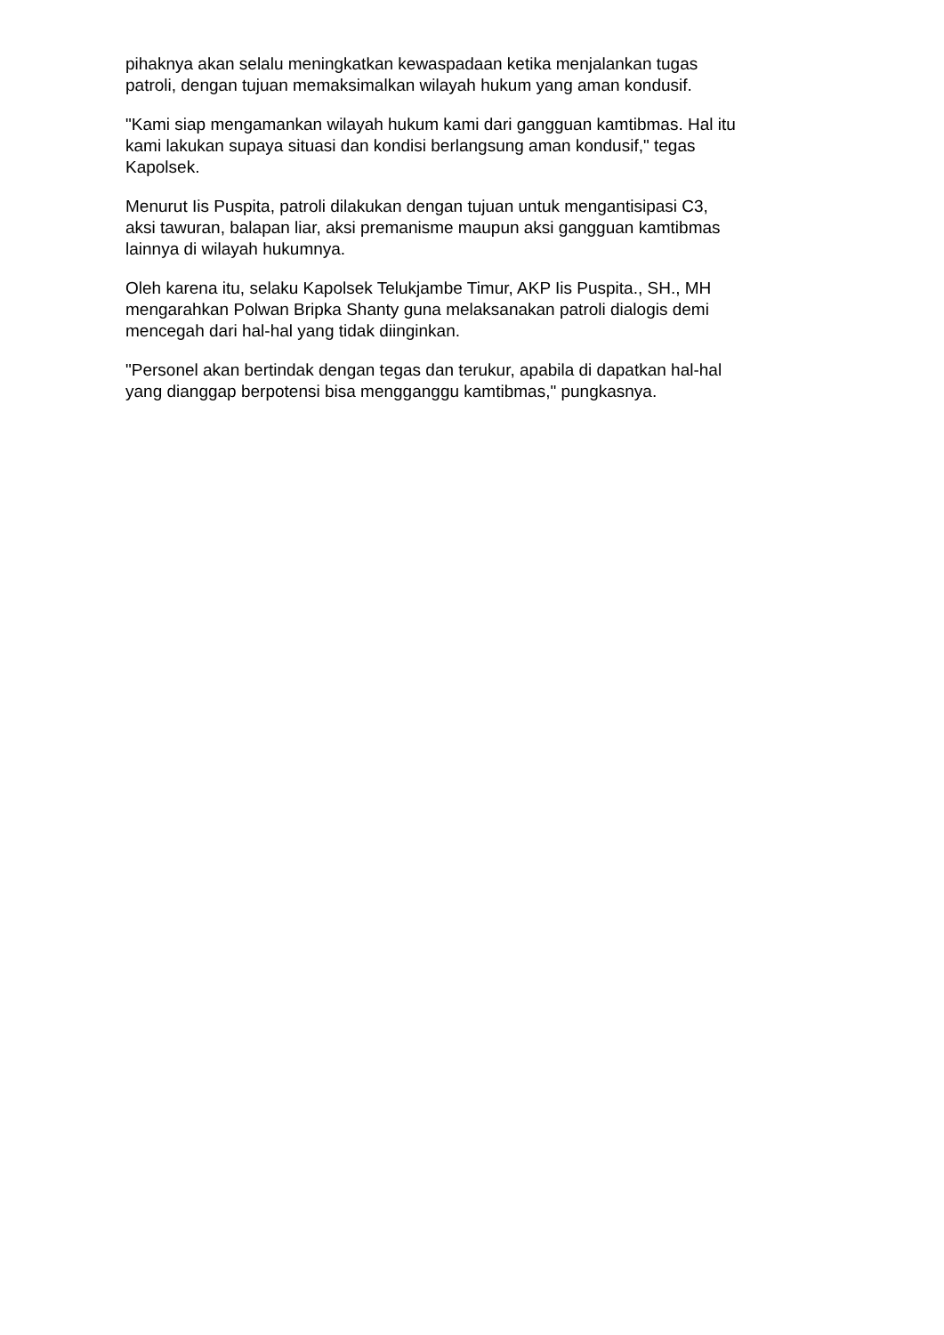pihaknya akan selalu meningkatkan kewaspadaan ketika menjalankan tugas
patroli, dengan tujuan memaksimalkan wilayah hukum yang aman kondusif.
"Kami siap mengamankan wilayah hukum kami dari gangguan kamtibmas. Hal itu
kami lakukan supaya situasi dan kondisi berlangsung aman kondusif," tegas
Kapolsek.
Menurut Iis Puspita, patroli dilakukan dengan tujuan untuk mengantisipasi C3,
aksi tawuran, balapan liar, aksi premanisme maupun aksi gangguan kamtibmas
lainnya di wilayah hukumnya.
Oleh karena itu, selaku Kapolsek Telukjambe Timur, AKP Iis Puspita., SH., MH
mengarahkan Polwan Bripka Shanty guna melaksanakan patroli dialogis demi
mencegah dari hal-hal yang tidak diinginkan.
"Personel akan bertindak dengan tegas dan terukur, apabila di dapatkan hal-hal
yang dianggap berpotensi bisa mengganggu kamtibmas," pungkasnya.